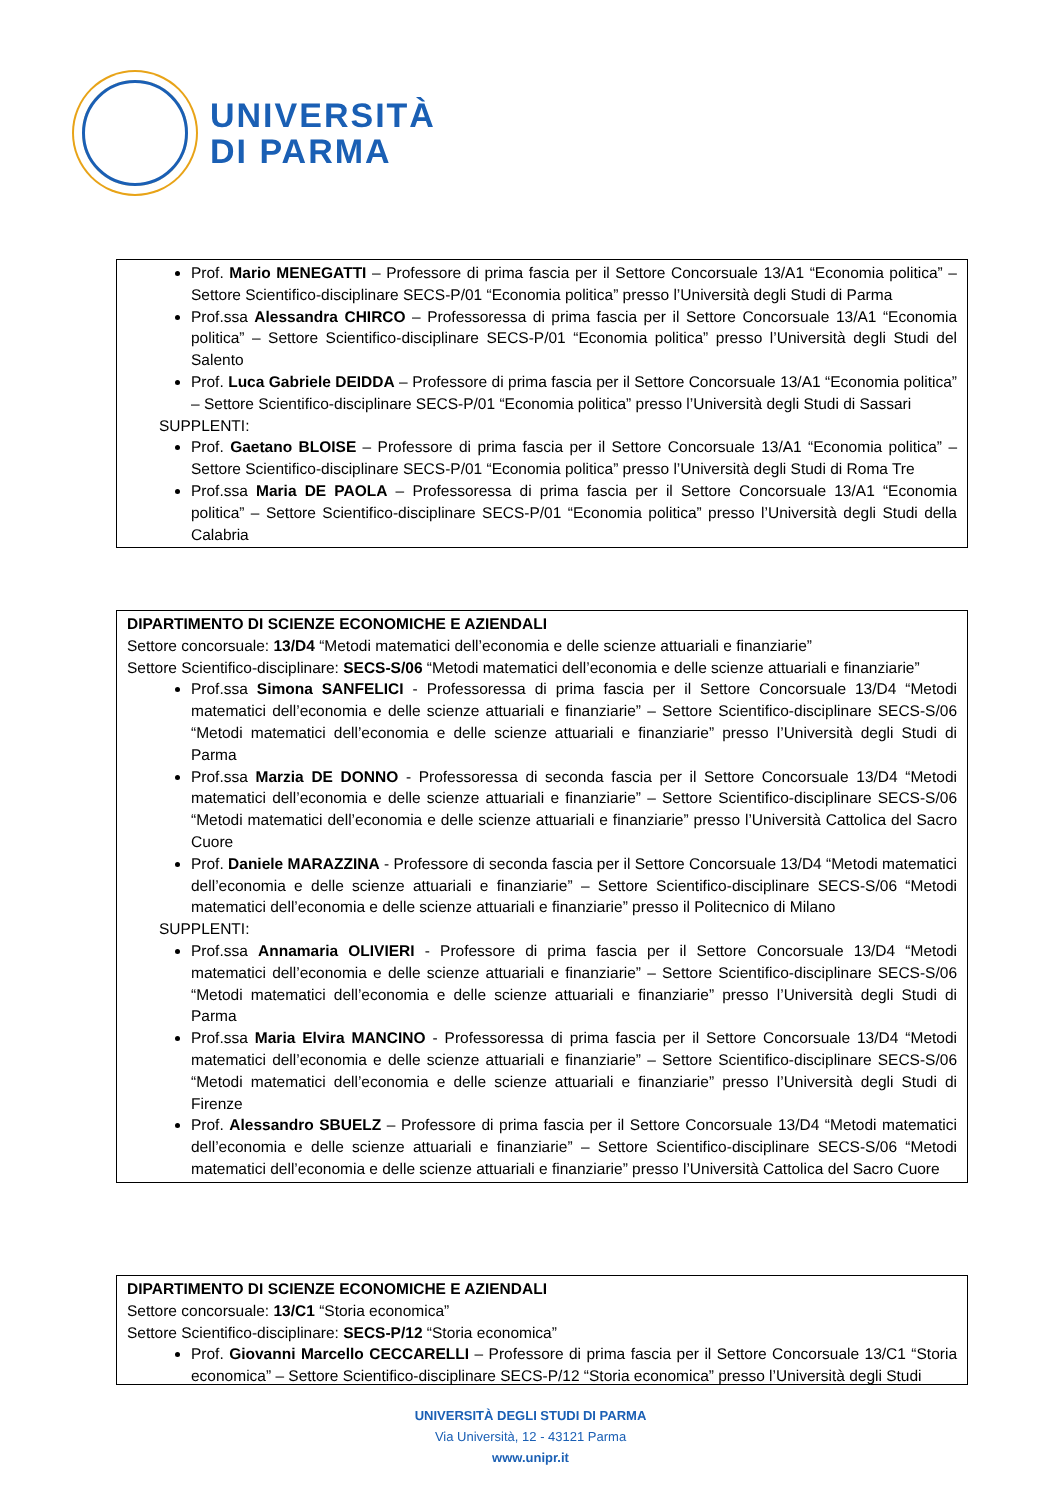UNIVERSITÀ
DI PARMA
Prof. Mario MENEGATTI – Professore di prima fascia per il Settore Concorsuale 13/A1 “Economia politica” – Settore Scientifico-disciplinare SECS-P/01 “Economia politica” presso l’Università degli Studi di Parma
Prof.ssa Alessandra CHIRCO – Professoressa di prima fascia per il Settore Concorsuale 13/A1 “Economia politica” – Settore Scientifico-disciplinare SECS-P/01 “Economia politica” presso l’Università degli Studi del Salento
Prof. Luca Gabriele DEIDDA – Professore di prima fascia per il Settore Concorsuale 13/A1 “Economia politica” – Settore Scientifico-disciplinare SECS-P/01 “Economia politica” presso l’Università degli Studi di Sassari
SUPPLENTI:
Prof. Gaetano BLOISE – Professore di prima fascia per il Settore Concorsuale 13/A1 “Economia politica” – Settore Scientifico-disciplinare SECS-P/01 “Economia politica” presso l’Università degli Studi di Roma Tre
Prof.ssa Maria DE PAOLA – Professoressa di prima fascia per il Settore Concorsuale 13/A1 “Economia politica” – Settore Scientifico-disciplinare SECS-P/01 “Economia politica” presso l’Università degli Studi della Calabria
DIPARTIMENTO DI SCIENZE ECONOMICHE E AZIENDALI
Settore concorsuale: 13/D4 “Metodi matematici dell’economia e delle scienze attuariali e finanziarie”
Settore Scientifico-disciplinare: SECS-S/06 “Metodi matematici dell’economia e delle scienze attuariali e finanziarie”
Prof.ssa Simona SANFELICI - Professoressa di prima fascia per il Settore Concorsuale 13/D4 “Metodi matematici dell’economia e delle scienze attuariali e finanziarie” – Settore Scientifico-disciplinare SECS-S/06 “Metodi matematici dell’economia e delle scienze attuariali e finanziarie” presso l’Università degli Studi di Parma
Prof.ssa Marzia DE DONNO - Professoressa di seconda fascia per il Settore Concorsuale 13/D4 “Metodi matematici dell’economia e delle scienze attuariali e finanziarie” – Settore Scientifico-disciplinare SECS-S/06 “Metodi matematici dell’economia e delle scienze attuariali e finanziarie” presso l’Università Cattolica del Sacro Cuore
Prof. Daniele MARAZZINA - Professore di seconda fascia per il Settore Concorsuale 13/D4 “Metodi matematici dell’economia e delle scienze attuariali e finanziarie” – Settore Scientifico-disciplinare SECS-S/06 “Metodi matematici dell’economia e delle scienze attuariali e finanziarie” presso il Politecnico di Milano
SUPPLENTI:
Prof.ssa Annamaria OLIVIERI - Professore di prima fascia per il Settore Concorsuale 13/D4 “Metodi matematici dell’economia e delle scienze attuariali e finanziarie” – Settore Scientifico-disciplinare SECS-S/06 “Metodi matematici dell’economia e delle scienze attuariali e finanziarie” presso l’Università degli Studi di Parma
Prof.ssa Maria Elvira MANCINO - Professoressa di prima fascia per il Settore Concorsuale 13/D4 “Metodi matematici dell’economia e delle scienze attuariali e finanziarie” – Settore Scientifico-disciplinare SECS-S/06 “Metodi matematici dell’economia e delle scienze attuariali e finanziarie” presso l’Università degli Studi di Firenze
Prof. Alessandro SBUELZ – Professore di prima fascia per il Settore Concorsuale 13/D4 “Metodi matematici dell’economia e delle scienze attuariali e finanziarie” – Settore Scientifico-disciplinare SECS-S/06 “Metodi matematici dell’economia e delle scienze attuariali e finanziarie” presso l’Università Cattolica del Sacro Cuore
DIPARTIMENTO DI SCIENZE ECONOMICHE E AZIENDALI
Settore concorsuale: 13/C1 “Storia economica”
Settore Scientifico-disciplinare: SECS-P/12 “Storia economica”
Prof. Giovanni Marcello CECCARELLI – Professore di prima fascia per il Settore Concorsuale 13/C1 “Storia economica” – Settore Scientifico-disciplinare SECS-P/12 “Storia economica” presso l’Università degli Studi
UNIVERSITÀ DEGLI STUDI DI PARMA
Via Università, 12 - 43121 Parma
www.unipr.it